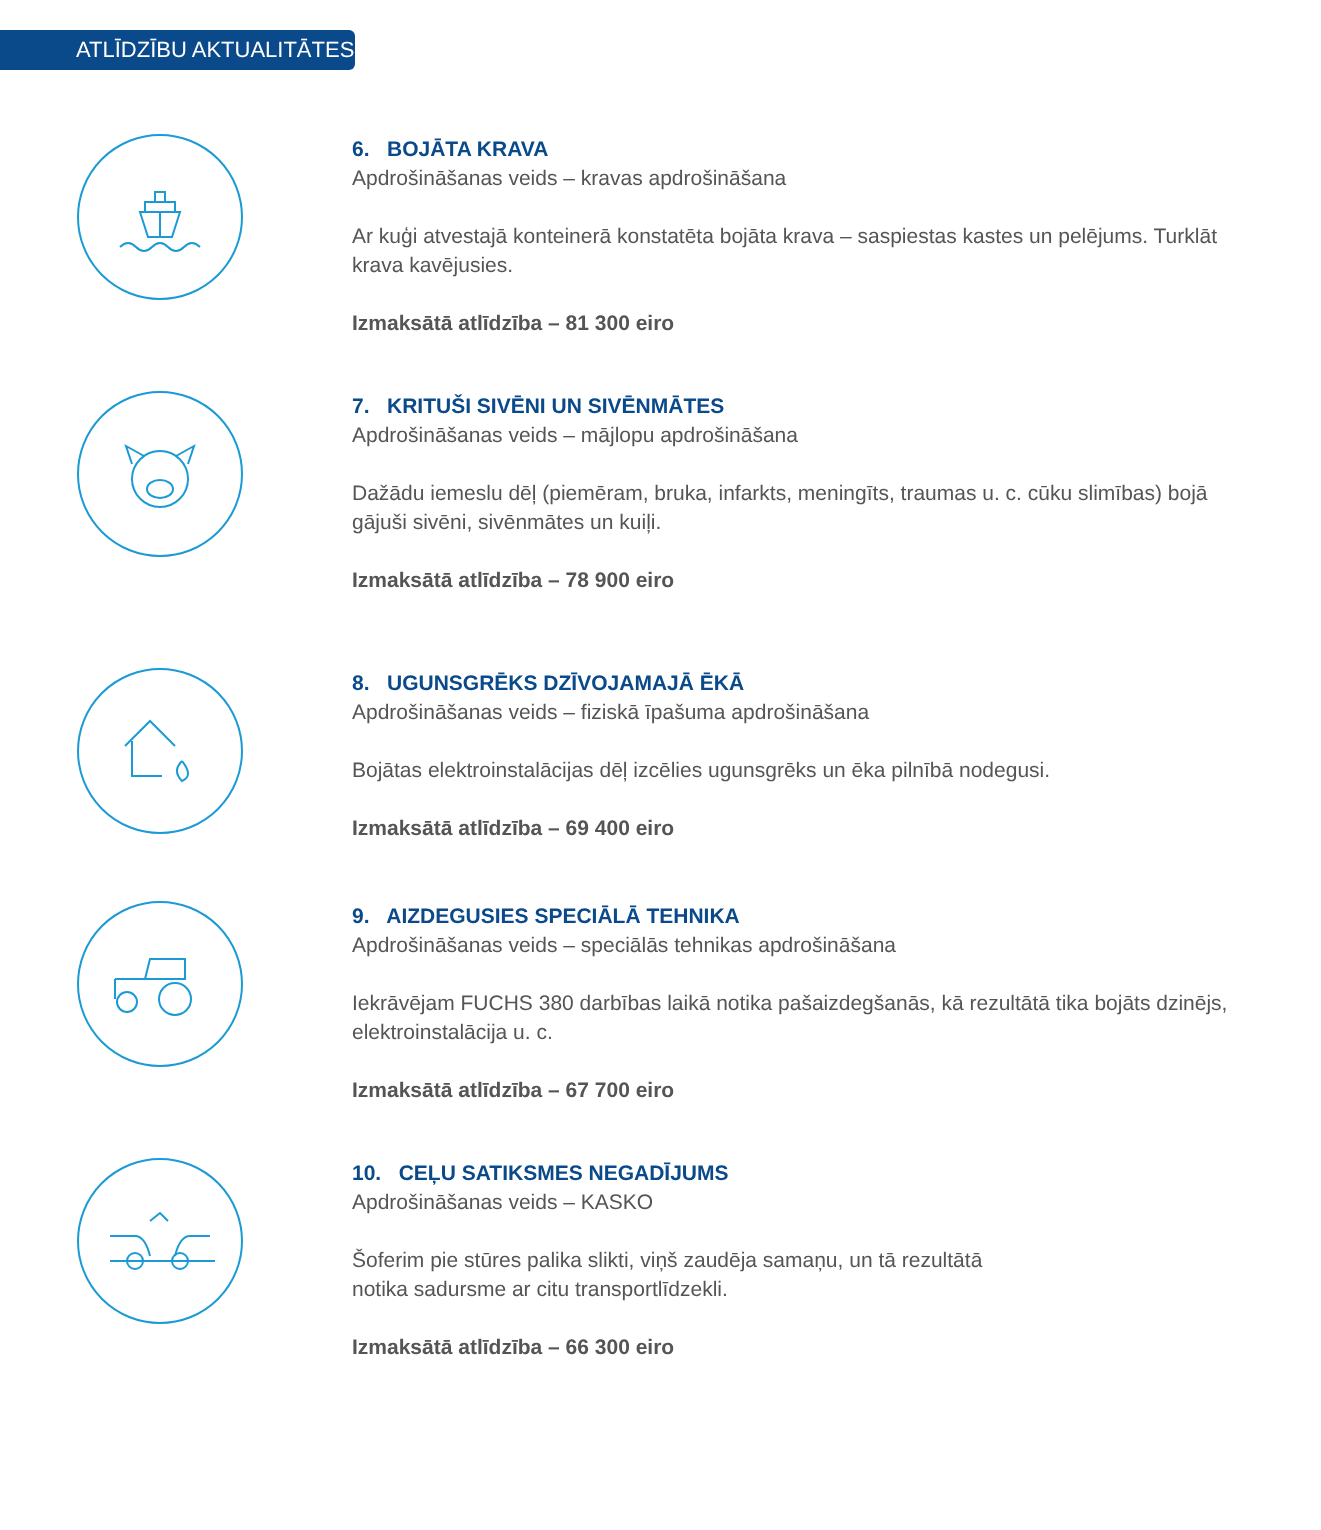ATLĪDZĪBU AKTUALITĀTES
6. BOJĀTA KRAVA
Apdrošināšanas veids – kravas apdrošināšana
Ar kuģi atvestajā konteinerā konstatēta bojāta krava – saspiestas kastes un pelējums. Turklāt krava kavējusies.
Izmaksātā atlīdzība – 81 300 eiro
7. KRITUŠI SIVĒNI UN SIVĒNMĀTES
Apdrošināšanas veids – mājlopu apdrošināšana
Dažādu iemeslu dēļ (piemēram, bruka, infarkts, meningīts, traumas u. c. cūku slimības) bojā gājuši sivēni, sivēnmātes un kuiļi.
Izmaksātā atlīdzība – 78 900 eiro
8. UGUNSGRĒKS DZĪVOJAMAJĀ ĒKĀ
Apdrošināšanas veids – fiziskā īpašuma apdrošināšana
Bojātas elektroinstalācijas dēļ izcēlies ugunsgrēks un ēka pilnībā nodegusi.
Izmaksātā atlīdzība – 69 400 eiro
9. AIZDEGUSIES SPECIĀLĀ TEHNIKA
Apdrošināšanas veids – speciālās tehnikas apdrošināšana
Iekrāvējam FUCHS 380 darbības laikā notika pašaizdegšanās, kā rezultātā tika bojāts dzinējs, elektroinstalācija u. c.
Izmaksātā atlīdzība – 67 700 eiro
10. CEĻU SATIKSMES NEGADĪJUMS
Apdrošināšanas veids – KASKO
Šoferim pie stūres palika slikti, viņš zaudēja samaņu, un tā rezultātā
notika sadursme ar citu transportlīdzekli.
Izmaksātā atlīdzība – 66 300 eiro